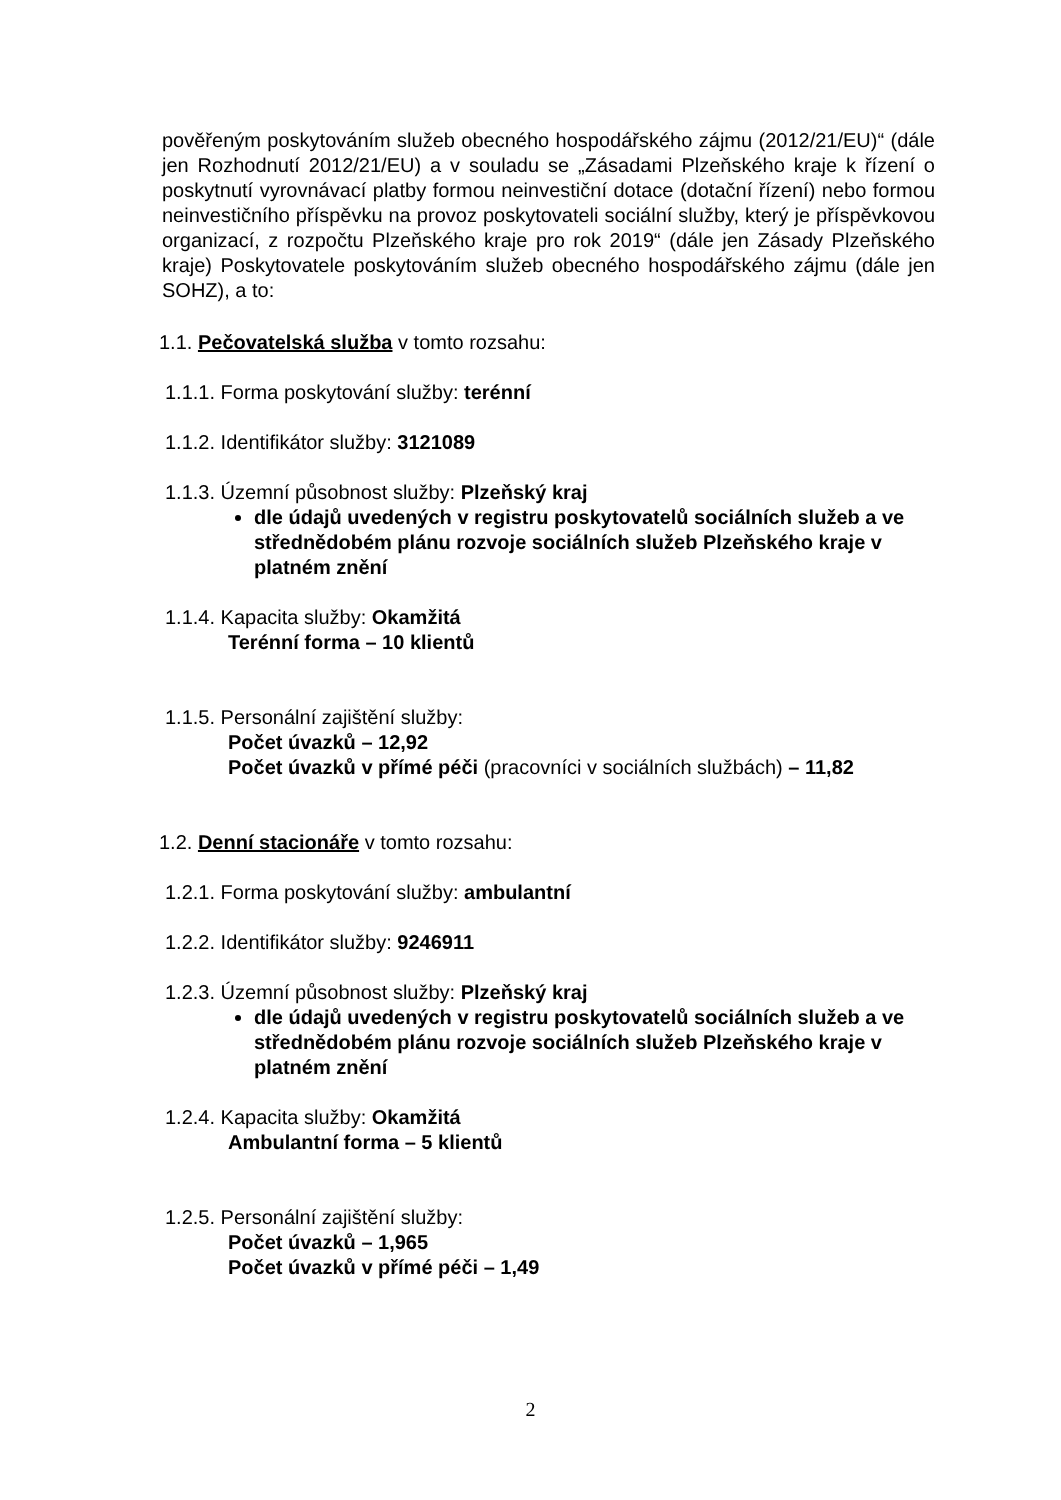pověřeným poskytováním služeb obecného hospodářského zájmu (2012/21/EU)“ (dále jen Rozhodnutí 2012/21/EU) a v souladu se „Zásadami Plzeňského kraje k řízení o poskytnutí vyrovnávací platby formou neinvestiční dotace (dotační řízení) nebo formou neinvestičního příspěvku na provoz poskytovateli sociální služby, který je příspěvkovou organizací, z rozpočtu Plzeňského kraje pro rok 2019“ (dále jen Zásady Plzeňského kraje) Poskytovatele poskytováním služeb obecného hospodářského zájmu (dále jen SOHZ), a to:
1.1. Pečovatelská služba v tomto rozsahu:
1.1.1. Forma poskytování služby: terénní
1.1.2. Identifikátor služby: 3121089
1.1.3. Územní působnost služby: Plzeňský kraj
dle údajů uvedených v registru poskytovatelů sociálních služeb a ve střednědobém plánu rozvoje sociálních služeb Plzeňského kraje v platném znění
1.1.4. Kapacita služby: Okamžitá
Terénní forma – 10 klientů
1.1.5. Personální zajištění služby:
Počet úvazků – 12,92
Počet úvazků v přímé péči (pracovníci v sociálních službách) – 11,82
1.2. Denní stacionáře v tomto rozsahu:
1.2.1. Forma poskytování služby: ambulantní
1.2.2. Identifikátor služby: 9246911
1.2.3. Územní působnost služby: Plzeňský kraj
dle údajů uvedených v registru poskytovatelů sociálních služeb a ve střednědobém plánu rozvoje sociálních služeb Plzeňského kraje v platném znění
1.2.4. Kapacita služby: Okamžitá
Ambulantní forma – 5 klientů
1.2.5. Personální zajištění služby:
Počet úvazků – 1,965
Počet úvazků v přímé péči – 1,49
2